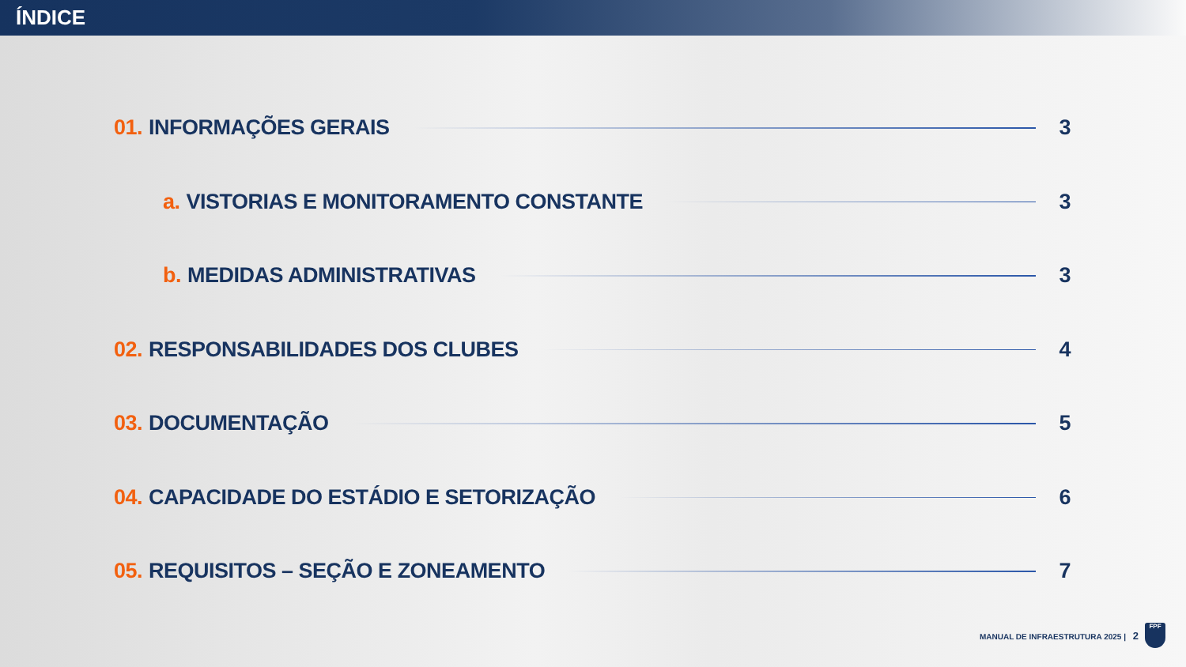ÍNDICE
01. INFORMAÇÕES GERAIS 3
a. VISTORIAS E MONITORAMENTO CONSTANTE 3
b. MEDIDAS ADMINISTRATIVAS 3
02. RESPONSABILIDADES DOS CLUBES 4
03. DOCUMENTAÇÃO 5
04. CAPACIDADE DO ESTÁDIO E SETORIZAÇÃO 6
05. REQUISITOS – SEÇÃO E ZONEAMENTO 7
MANUAL DE INFRAESTRUTURA 2025 | 2
FPF